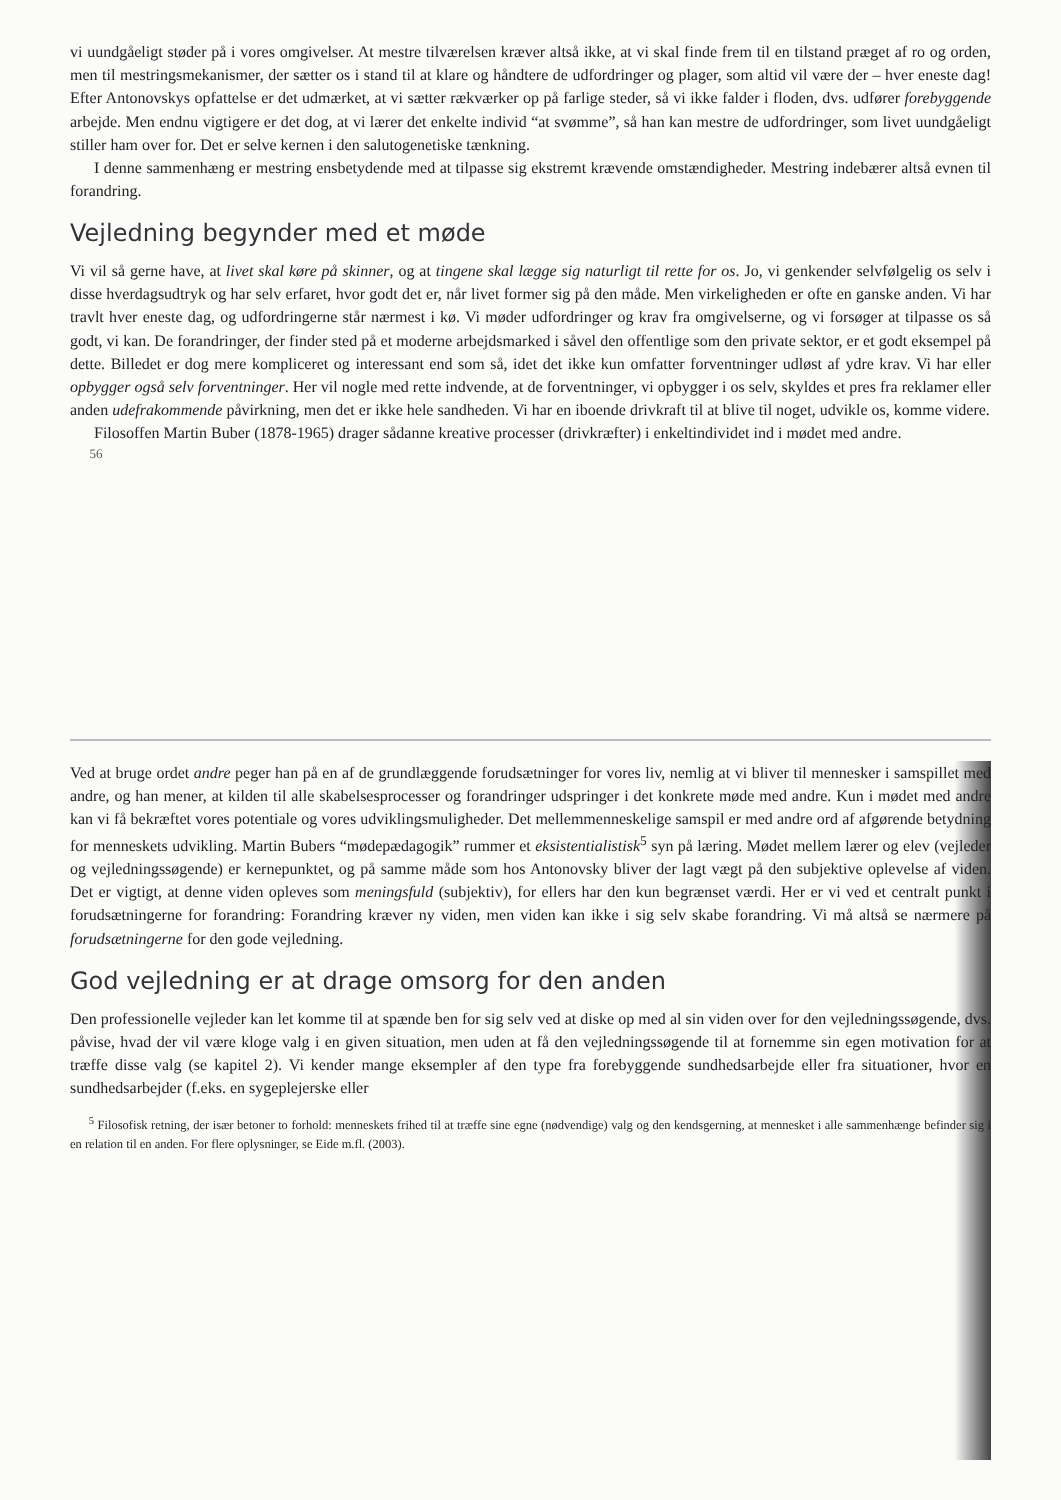vi uundgåeligt støder på i vores omgivelser. At mestre tilværelsen kræver altså ikke, at vi skal finde frem til en tilstand præget af ro og orden, men til mestringsmekanismer, der sætter os i stand til at klare og håndtere de udfordringer og plager, som altid vil være der – hver eneste dag! Efter Antonovskys opfattelse er det udmærket, at vi sætter rækværker op på farlige steder, så vi ikke falder i floden, dvs. udfører forebyggende arbejde. Men endnu vigtigere er det dog, at vi lærer det enkelte individ “at svømme”, så han kan mestre de udfordringer, som livet uundgåeligt stiller ham over for. Det er selve kernen i den salutogenetiske tænkning.
I denne sammenhæng er mestring ensbetydende med at tilpasse sig ekstremt krævende omstændigheder. Mestring indebærer altså evnen til forandring.
Vejledning begynder med et møde
Vi vil så gerne have, at livet skal køre på skinner, og at tingene skal lægge sig naturligt til rette for os. Jo, vi genkender selvfølgelig os selv i disse hverdagsudtryk og har selv erfaret, hvor godt det er, når livet former sig på den måde. Men virkeligheden er ofte en ganske anden. Vi har travlt hver eneste dag, og udfordringerne står nærmest i kø. Vi møder udfordringer og krav fra omgivelserne, og vi forsøger at tilpasse os så godt, vi kan. De forandringer, der finder sted på et moderne arbejdsmarked i såvel den offentlige som den private sektor, er et godt eksempel på dette. Billedet er dog mere kompliceret og interessant end som så, idet det ikke kun omfatter forventninger udløst af ydre krav. Vi har eller opbygger også selv forventninger. Her vil nogle med rette indvende, at de forventninger, vi opbygger i os selv, skyldes et pres fra reklamer eller anden udefrakommende påvirkning, men det er ikke hele sandheden. Vi har en iboende drivkraft til at blive til noget, udvikle os, komme videre.
Filosoffen Martin Buber (1878-1965) drager sådanne kreative processer (drivkræfter) i enkeltindividet ind i mødet med andre.
56
Ved at bruge ordet andre peger han på en af de grundlæggende forudsætninger for vores liv, nemlig at vi bliver til mennesker i samspillet med andre, og han mener, at kilden til alle skabelsesprocesser og forandringer udspringer i det konkrete møde med andre. Kun i mødet med andre kan vi få bekræftet vores potentiale og vores udviklingsmuligheder. Det mellemmenneskelige samspil er med andre ord af afgørende betydning for menneskets udvikling. Martin Bubers “mødepædagogik” rummer et eksistentialistisk<sup>5</sup> syn på læring. Mødet mellem lærer og elev (vejleder og vejledningssøgende) er kernepunktet, og på samme måde som hos Antonovsky bliver der lagt vægt på den subjektive oplevelse af viden. Det er vigtigt, at denne viden opleves som meningsfuld (subjektiv), for ellers har den kun begrænset værdi. Her er vi ved et centralt punkt i forudsætningerne for forandring: Forandring kræver ny viden, men viden kan ikke i sig selv skabe forandring. Vi må altså se nærmere på forudsætningerne for den gode vejledning.
God vejledning er at drage omsorg for den anden
Den professionelle vejleder kan let komme til at spænde ben for sig selv ved at diske op med al sin viden over for den vejledningssøgende, dvs. påvise, hvad der vil være kloge valg i en given situation, men uden at få den vejledningssøgende til at fornemme sin egen motivation for at træffe disse valg (se kapitel 2). Vi kender mange eksempler af den type fra forebyggende sundhedsarbejde eller fra situationer, hvor en sundhedsarbejder (f.eks. en sygeplejerske eller
<sup>5</sup> Filosofisk retning, der især betoner to forhold: menneskets frihed til at træffe sine egne (nødvendige) valg og den kendsgerning, at mennesket i alle sammenhænge befinder sig i en relation til en anden. For flere oplysninger, se Eide m.fl. (2003).